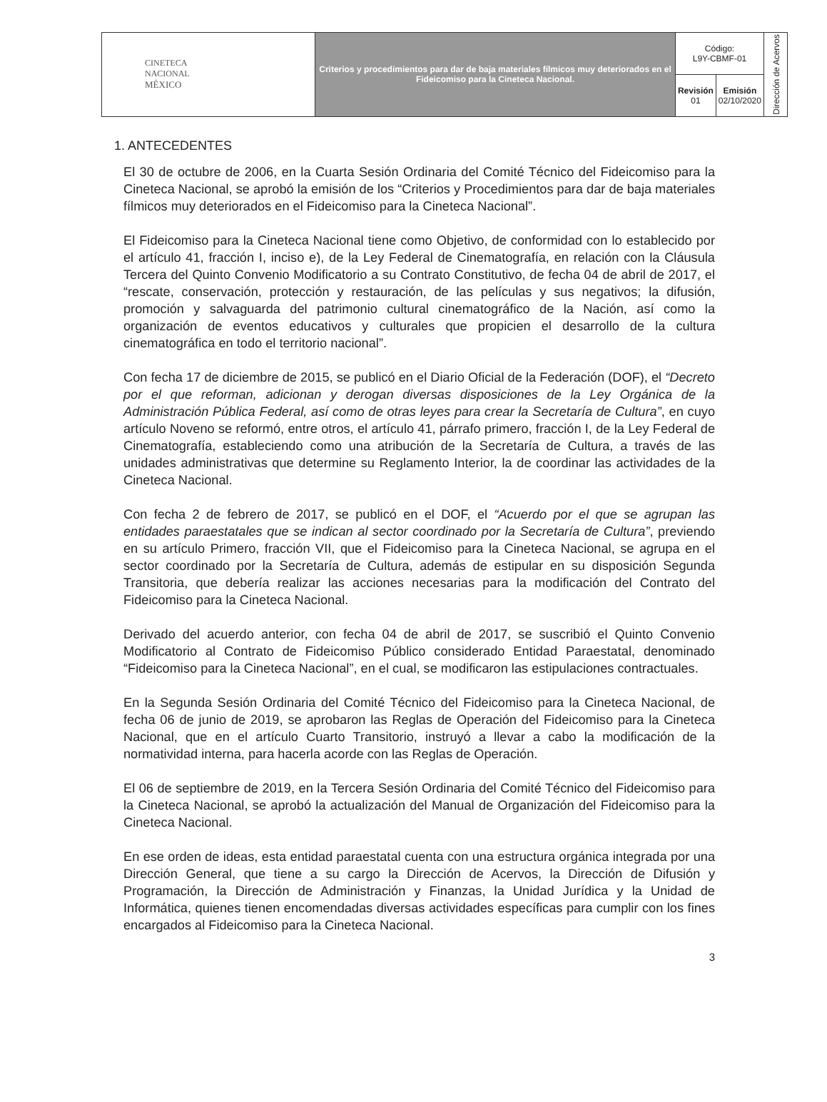| CINETECA NACIONAL MÉXICO | Criterios y procedimientos para dar de baja materiales fílmicos muy deteriorados en el Fideicomiso para la Cineteca Nacional. | Código: L9Y-CBMF-01 | | Dirección de Acervos |
| | | Revisión 01 | Emisión 02/10/2020 | |
1. ANTECEDENTES
El 30 de octubre de 2006, en la Cuarta Sesión Ordinaria del Comité Técnico del Fideicomiso para la Cineteca Nacional, se aprobó la emisión de los “Criterios y Procedimientos para dar de baja materiales fílmicos muy deteriorados en el Fideicomiso para la Cineteca Nacional”.
El Fideicomiso para la Cineteca Nacional tiene como Objetivo, de conformidad con lo establecido por el artículo 41, fracción I, inciso e), de la Ley Federal de Cinematografía, en relación con la Cláusula Tercera del Quinto Convenio Modificatorio a su Contrato Constitutivo, de fecha 04 de abril de 2017, el “rescate, conservación, protección y restauración, de las películas y sus negativos; la difusión, promoción y salvaguarda del patrimonio cultural cinematográfico de la Nación, así como la organización de eventos educativos y culturales que propicien el desarrollo de la cultura cinematográfica en todo el territorio nacional”.
Con fecha 17 de diciembre de 2015, se publicó en el Diario Oficial de la Federación (DOF), el “Decreto por el que reforman, adicionan y derogan diversas disposiciones de la Ley Orgánica de la Administración Pública Federal, así como de otras leyes para crear la Secretaría de Cultura”, en cuyo artículo Noveno se reformó, entre otros, el artículo 41, párrafo primero, fracción I, de la Ley Federal de Cinematografía, estableciendo como una atribución de la Secretaría de Cultura, a través de las unidades administrativas que determine su Reglamento Interior, la de coordinar las actividades de la Cineteca Nacional.
Con fecha 2 de febrero de 2017, se publicó en el DOF, el “Acuerdo por el que se agrupan las entidades paraestatales que se indican al sector coordinado por la Secretaría de Cultura”, previendo en su artículo Primero, fracción VII, que el Fideicomiso para la Cineteca Nacional, se agrupa en el sector coordinado por la Secretaría de Cultura, además de estipular en su disposición Segunda Transitoria, que debería realizar las acciones necesarias para la modificación del Contrato del Fideicomiso para la Cineteca Nacional.
Derivado del acuerdo anterior, con fecha 04 de abril de 2017, se suscribió el Quinto Convenio Modificatorio al Contrato de Fideicomiso Público considerado Entidad Paraestatal, denominado “Fideicomiso para la Cineteca Nacional”, en el cual, se modificaron las estipulaciones contractuales.
En la Segunda Sesión Ordinaria del Comité Técnico del Fideicomiso para la Cineteca Nacional, de fecha 06 de junio de 2019, se aprobaron las Reglas de Operación del Fideicomiso para la Cineteca Nacional, que en el artículo Cuarto Transitorio, instruyó a llevar a cabo la modificación de la normatividad interna, para hacerla acorde con las Reglas de Operación.
El 06 de septiembre de 2019, en la Tercera Sesión Ordinaria del Comité Técnico del Fideicomiso para la Cineteca Nacional, se aprobó la actualización del Manual de Organización del Fideicomiso para la Cineteca Nacional.
En ese orden de ideas, esta entidad paraestatal cuenta con una estructura orgánica integrada por una Dirección General, que tiene a su cargo la Dirección de Acervos, la Dirección de Difusión y Programación, la Dirección de Administración y Finanzas, la Unidad Jurídica y la Unidad de Informática, quienes tienen encomendadas diversas actividades específicas para cumplir con los fines encargados al Fideicomiso para la Cineteca Nacional.
3